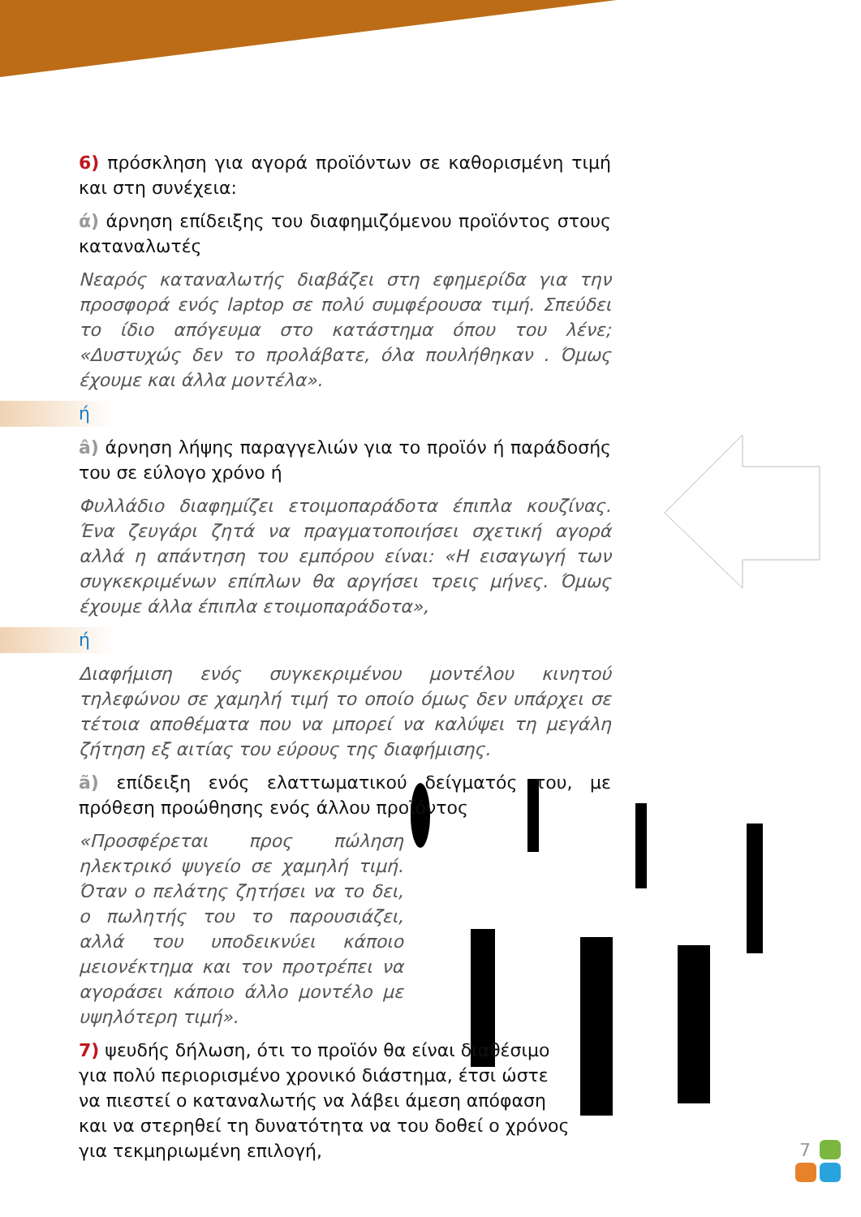6) πρόσκληση για αγορά προϊόντων σε καθορισμένη τιμή και στη συνέχεια:
ά) άρνηση επίδειξης του διαφημιζόμενου προϊόντος στους καταναλωτές
Νεαρός καταναλωτής διαβάζει στη εφημερίδα για την προσφορά ενός laptop σε πολύ συμφέρουσα τιμή. Σπεύδει το ίδιο απόγευμα στο κατάστημα όπου του λένε; «Δυστυχώς δεν το προλάβατε, όλα πουλήθηκαν . Όμως έχουμε και άλλα μοντέλα».
ή
â) άρνηση λήψης παραγγελιών για το προϊόν ή παράδοσής του σε εύλογο χρόνο ή
Φυλλάδιο διαφημίζει ετοιμοπαράδοτα έπιπλα κουζίνας. Ένα ζευγάρι ζητά να πραγματοποιήσει σχετική αγορά αλλά η απάντηση του εμπόρου είναι: «Η εισαγωγή των συγκεκριμένων επίπλων θα αργήσει τρεις μήνες. Όμως έχουμε άλλα έπιπλα ετοιμοπαράδοτα»,
ή
Διαφήμιση ενός συγκεκριμένου μοντέλου κινητού τηλεφώνου σε χαμηλή τιμή το οποίο όμως δεν υπάρχει σε τέτοια αποθέματα που να μπορεί να καλύψει τη μεγάλη ζήτηση εξ αιτίας του εύρους της διαφήμισης.
ã) επίδειξη ενός ελαττωματικού δείγματός του, με πρόθεση προώθησης ενός άλλου προϊόντος
«Προσφέρεται προς πώληση ηλεκτρικό ψυγείο σε χαμηλή τιμή. Όταν ο πελάτης ζητήσει να το δει, ο πωλητής του το παρουσιάζει, αλλά του υποδεικνύει κάποιο μειονέκτημα και τον προτρέπει να αγοράσει κάποιο άλλο μοντέλο με υψηλότερη τιμή».
7) ψευδής δήλωση, ότι το προϊόν θα είναι διαθέσιμο για πολύ περιορισμένο χρονικό διάστημα, έτσι ώστε να πιεστεί ο καταναλωτής να λάβει άμεση απόφαση και να στερηθεί τη δυνατότητα να του δοθεί ο χρόνος για τεκμηριωμένη επιλογή,
7